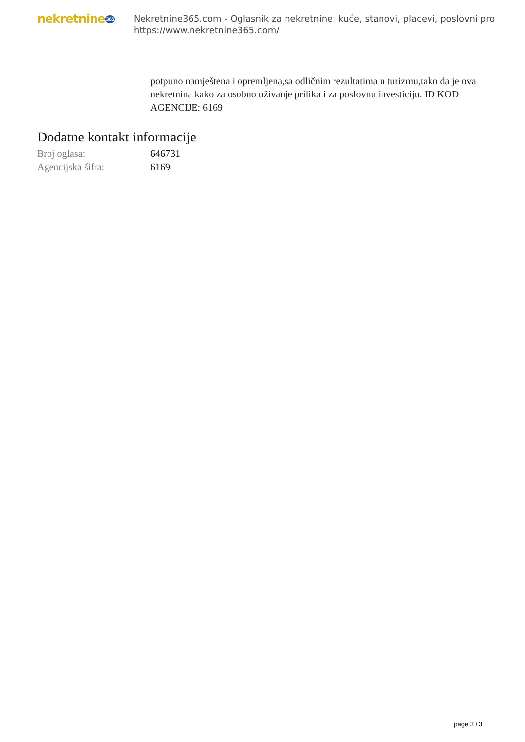nekretnine365
Nekretnine365.com - Oglasnik za nekretnine: kuće, stanovi, placevi, poslovni pro
https://www.nekretnine365.com/
potpuno namještena i opremljena,sa odličnim rezultatima u turizmu,tako da je ova nekretnina kako za osobno uživanje prilika i za poslovnu investiciju. ID KOD AGENCIJE: 6169
Dodatne kontakt informacije
| Broj oglasa: | 646731 |
| Agencijska šifra: | 6169 |
page 3 / 3